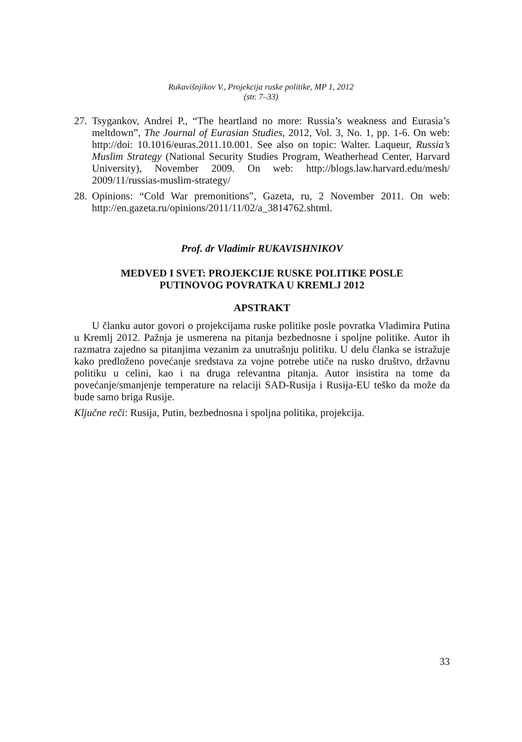Rukavišnjikov V., Projekcija ruske politike, MP 1, 2012
(str. 7–33)
27. Tsygankov, Andrei P., “The heartland no more: Russia’s weakness and Eurasia’s meltdown”, The Journal of Eurasian Studies, 2012, Vol. 3, No. 1, pp. 1-6. On web: http://doi: 10.1016/euras.2011.10.001. See also on topic: Walter. Laqueur, Russia’s Muslim Strategy (National Security Studies Program, Weatherhead Center, Harvard University), November 2009. On web: http://blogs.law.harvard.edu/mesh/ 2009/11/russias-muslim-strategy/
28. Opinions: “Cold War premonitions”, Gazeta, ru, 2 November 2011. On web: http://en.gazeta.ru/opinions/2011/11/02/a_3814762.shtml.
Prof. dr Vladimir RUKAVISHNIKOV
MEDVED I SVET: PROJEKCIJE RUSKE POLITIKE POSLE
PUTINOVOG POVRATKA U KREMLJ 2012
APSTRAKT
U članku autor govori o projekcijama ruske politike posle povratka Vladimira Putina u Kremlj 2012. Pažnja je usmerena na pitanja bezbednosne i spoljne politike. Autor ih razmatra zajedno sa pitanjima vezanim za unutrašnju politiku. U delu članka se istražuje kako predloženo povećanje sredstava za vojne potrebe utiče na rusko društvo, državnu politiku u celini, kao i na druga relevantna pitanja. Autor insistira na tome da povećanje/smanjenje temperature na relaciji SAD-Rusija i Rusija-EU teško da može da bude samo briga Rusije.
Ključne reči: Rusija, Putin, bezbednosna i spoljna politika, projekcija.
33